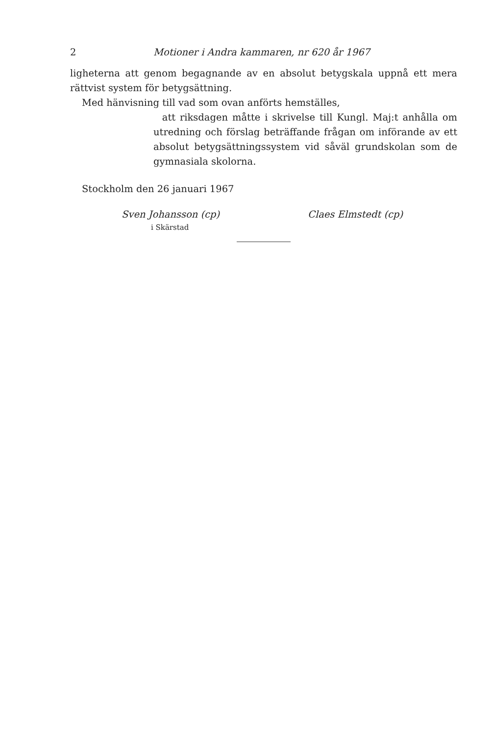2 Motioner i Andra kammaren, nr 620 år 1967
ligheterna att genom begagnande av en absolut betygskala uppnå ett mera rättvist system för betygsättning.
Med hänvisning till vad som ovan anförts hemställes,
att riksdagen måtte i skrivelse till Kungl. Maj:t anhålla om utredning och förslag beträffande frågan om införande av ett absolut betygsättningssystem vid såväl grundskolan som de gymnasiala skolorna.
Stockholm den 26 januari 1967
Sven Johansson (cp) Claes Elmstedt (cp)
i Skärstad